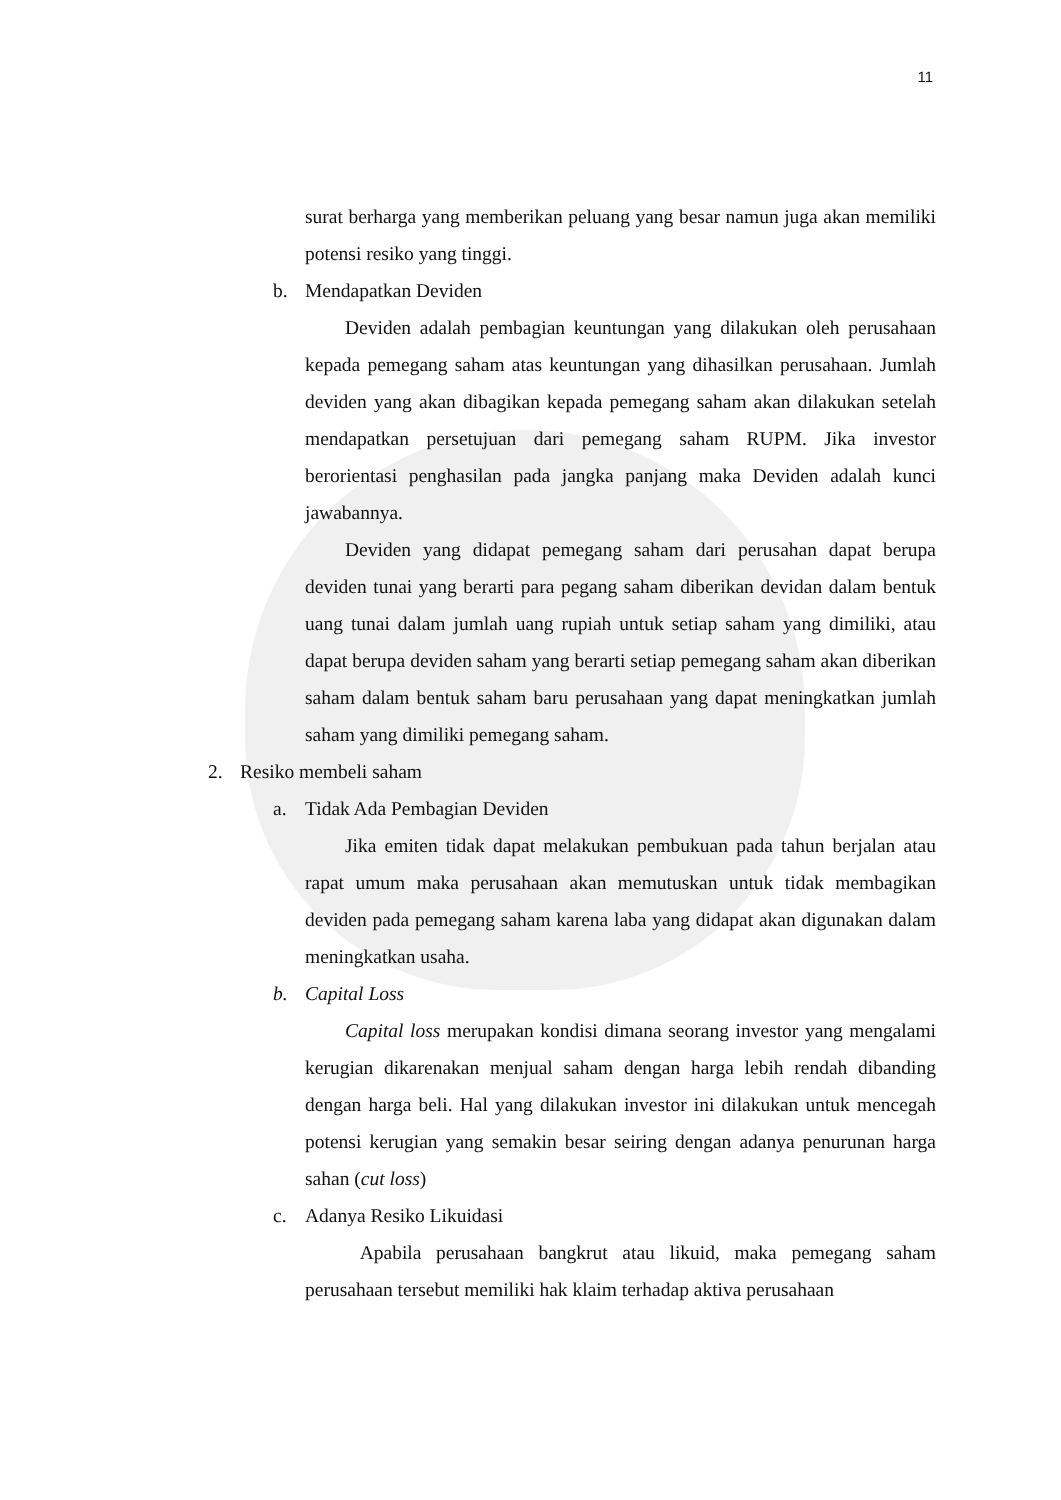11
surat berharga yang memberikan peluang yang besar namun juga akan memiliki potensi resiko yang tinggi.
b. Mendapatkan Deviden
Deviden adalah pembagian keuntungan yang dilakukan oleh perusahaan kepada pemegang saham atas keuntungan yang dihasilkan perusahaan. Jumlah deviden yang akan dibagikan kepada pemegang saham akan dilakukan setelah mendapatkan persetujuan dari pemegang saham RUPM. Jika investor berorientasi penghasilan pada jangka panjang maka Deviden adalah kunci jawabannya.
Deviden yang didapat pemegang saham dari perusahan dapat berupa deviden tunai yang berarti para pegang saham diberikan devidan dalam bentuk uang tunai dalam jumlah uang rupiah untuk setiap saham yang dimiliki, atau dapat berupa deviden saham yang berarti setiap pemegang saham akan diberikan saham dalam bentuk saham baru perusahaan yang dapat meningkatkan jumlah saham yang dimiliki pemegang saham.
2. Resiko membeli saham
a. Tidak Ada Pembagian Deviden
Jika emiten tidak dapat melakukan pembukuan pada tahun berjalan atau rapat umum maka perusahaan akan memutuskan untuk tidak membagikan deviden pada pemegang saham karena laba yang didapat akan digunakan dalam meningkatkan usaha.
b. Capital Loss
Capital loss merupakan kondisi dimana seorang investor yang mengalami kerugian dikarenakan menjual saham dengan harga lebih rendah dibanding dengan harga beli. Hal yang dilakukan investor ini dilakukan untuk mencegah potensi kerugian yang semakin besar seiring dengan adanya penurunan harga sahan (cut loss)
c. Adanya Resiko Likuidasi
Apabila perusahaan bangkrut atau likuid, maka pemegang saham perusahaan tersebut memiliki hak klaim terhadap aktiva perusahaan